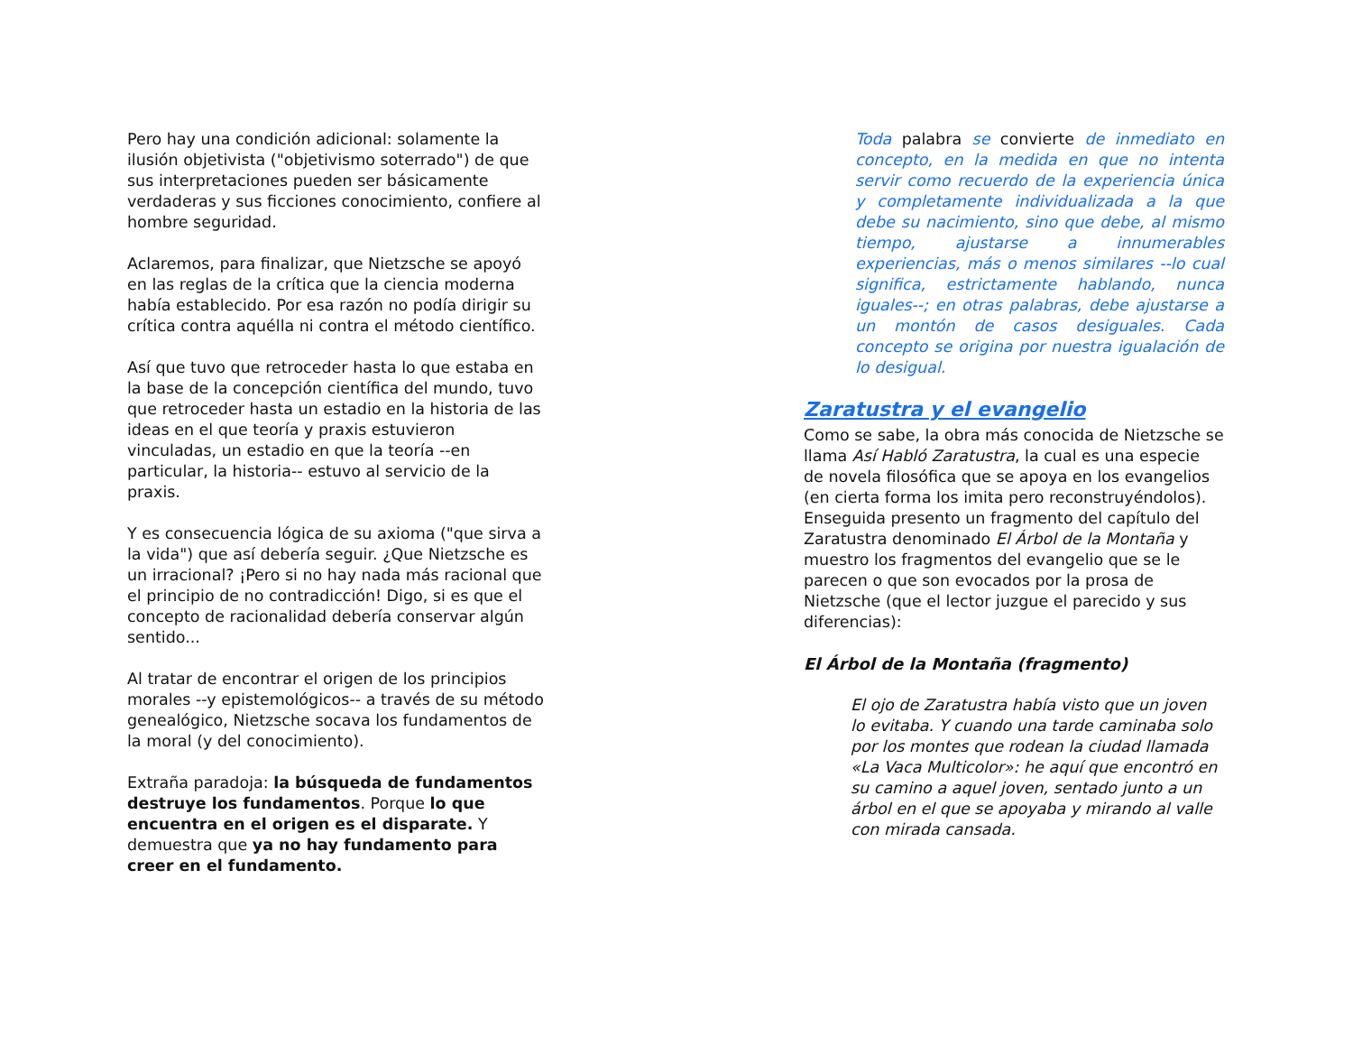Pero hay una condición adicional: solamente la ilusión objetivista ("objetivismo soterrado") de que sus interpretaciones pueden ser básicamente verdaderas y sus ficciones conocimiento, confiere al hombre seguridad.
Aclaremos, para finalizar, que Nietzsche se apoyó en las reglas de la crítica que la ciencia moderna había establecido. Por esa razón no podía dirigir su crítica contra aquélla ni contra el método científico.
Así que tuvo que retroceder hasta lo que estaba en la base de la concepción científica del mundo, tuvo que retroceder hasta un estadio en la historia de las ideas en el que teoría y praxis estuvieron vinculadas, un estadio en que la teoría --en particular, la historia-- estuvo al servicio de la praxis.
Y es consecuencia lógica de su axioma ("que sirva a la vida") que así debería seguir. ¿Que Nietzsche es un irracional? ¡Pero si no hay nada más racional que el principio de no contradicción! Digo, si es que el concepto de racionalidad debería conservar algún sentido...
Al tratar de encontrar el origen de los principios morales --y epistemológicos-- a través de su método genealógico, Nietzsche socava los fundamentos de la moral (y del conocimiento).
Extraña paradoja: la búsqueda de fundamentos destruye los fundamentos. Porque lo que encuentra en el origen es el disparate. Y demuestra que ya no hay fundamento para creer en el fundamento.
Toda palabra se convierte de inmediato en concepto, en la medida en que no intenta servir como recuerdo de la experiencia única y completamente individualizada a la que debe su nacimiento, sino que debe, al mismo tiempo, ajustarse a innumerables experiencias, más o menos similares --lo cual significa, estrictamente hablando, nunca iguales--; en otras palabras, debe ajustarse a un montón de casos desiguales. Cada concepto se origina por nuestra igualación de lo desigual.
Zaratustra y el evangelio
Como se sabe, la obra más conocida de Nietzsche se llama Así Habló Zaratustra, la cual es una especie de novela filosófica que se apoya en los evangelios (en cierta forma los imita pero reconstruyéndolos). Enseguida presento un fragmento del capítulo del Zaratustra denominado El Árbol de la Montaña y muestro los fragmentos del evangelio que se le parecen o que son evocados por la prosa de Nietzsche (que el lector juzgue el parecido y sus diferencias):
El Árbol de la Montaña (fragmento)
El ojo de Zaratustra había visto que un joven lo evitaba. Y cuando una tarde caminaba solo por los montes que rodean la ciudad llamada «La Vaca Multicolor»: he aquí que encontró en su camino a aquel joven, sentado junto a un árbol en el que se apoyaba y mirando al valle con mirada cansada.